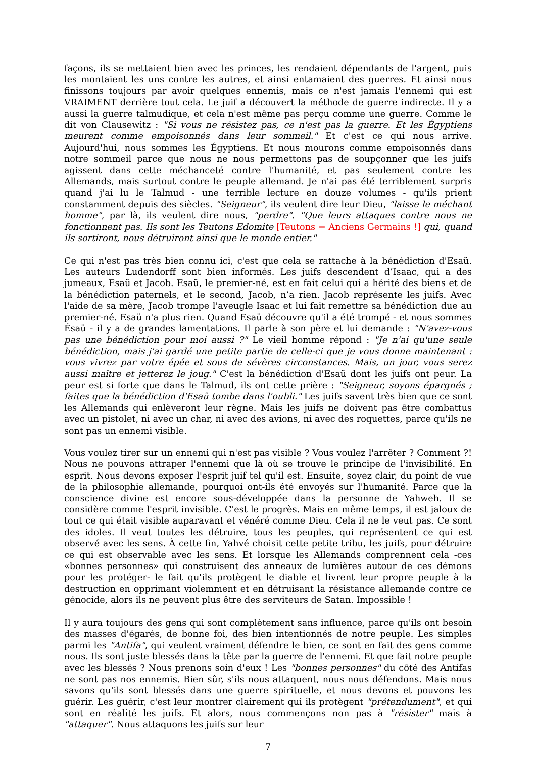façons, ils se mettaient bien avec les princes, les rendaient dépendants de l'argent, puis les montaient les uns contre les autres, et ainsi entamaient des guerres. Et ainsi nous finissons toujours par avoir quelques ennemis, mais ce n'est jamais l'ennemi qui est VRAIMENT derrière tout cela. Le juif a découvert la méthode de guerre indirecte. Il y a aussi la guerre talmudique, et cela n'est même pas perçu comme une guerre. Comme le dit von Clausewitz : "Si vous ne résistez pas, ce n'est pas la guerre. Et les Égyptiens meurent comme empoisonnés dans leur sommeil." Et c'est ce qui nous arrive. Aujourd'hui, nous sommes les Égyptiens. Et nous mourons comme empoisonnés dans notre sommeil parce que nous ne nous permettons pas de soupçonner que les juifs agissent dans cette méchanceté contre l'humanité, et pas seulement contre les Allemands, mais surtout contre le peuple allemand. Je n'ai pas été terriblement surpris quand j'ai lu le Talmud - une terrible lecture en douze volumes - qu'ils prient constamment depuis des siècles. "Seigneur", ils veulent dire leur Dieu, "laisse le méchant homme", par là, ils veulent dire nous, "perdre". "Que leurs attaques contre nous ne fonctionnent pas. Ils sont les Teutons Edomite [Teutons = Anciens Germains !] qui, quand ils sortiront, nous détruiront ainsi que le monde entier."
Ce qui n'est pas très bien connu ici, c'est que cela se rattache à la bénédiction d'Esaü. Les auteurs Ludendorff sont bien informés. Les juifs descendent d’Isaac, qui a des jumeaux, Esaü et Jacob. Esaü, le premier-né, est en fait celui qui a hérité des biens et de la bénédiction paternels, et le second, Jacob, n’a rien. Jacob représente les juifs. Avec l'aide de sa mère, Jacob trompe l'aveugle Isaac et lui fait remettre sa bénédiction due au premier-né. Esaü n'a plus rien. Quand Esaü découvre qu'il a été trompé - et nous sommes Ésaü - il y a de grandes lamentations. Il parle à son père et lui demande : "N'avez-vous pas une bénédiction pour moi aussi ?" Le vieil homme répond : "Je n'ai qu'une seule bénédiction, mais j'ai gardé une petite partie de celle-ci que je vous donne maintenant : vous vivrez par votre épée et sous de sévères circonstances. Mais, un jour, vous serez aussi maître et jetterez le joug." C'est la bénédiction d'Esaü dont les juifs ont peur. La peur est si forte que dans le Talmud, ils ont cette prière : "Seigneur, soyons épargnés ; faites que la bénédiction d'Esaü tombe dans l'oubli." Les juifs savent très bien que ce sont les Allemands qui enlèveront leur règne. Mais les juifs ne doivent pas être combattus avec un pistolet, ni avec un char, ni avec des avions, ni avec des roquettes, parce qu'ils ne sont pas un ennemi visible.
Vous voulez tirer sur un ennemi qui n'est pas visible ? Vous voulez l'arrêter ? Comment ?! Nous ne pouvons attraper l'ennemi que là où se trouve le principe de l'invisibilité. En esprit. Nous devons exposer l'esprit juif tel qu'il est. Ensuite, soyez clair, du point de vue de la philosophie allemande, pourquoi ont-ils été envoyés sur l'humanité. Parce que la conscience divine est encore sous-développée dans la personne de Yahweh. Il se considère comme l'esprit invisible. C'est le progrès. Mais en même temps, il est jaloux de tout ce qui était visible auparavant et vénéré comme Dieu. Cela il ne le veut pas. Ce sont des idoles. Il veut toutes les détruire, tous les peuples, qui représentent ce qui est observé avec les sens. À cette fin, Yahvé choisit cette petite tribu, les juifs, pour détruire ce qui est observable avec les sens. Et lorsque les Allemands comprennent cela -ces «bonnes personnes» qui construisent des anneaux de lumières autour de ces démons pour les protéger- le fait qu'ils protègent le diable et livrent leur propre peuple à la destruction en opprimant violemment et en détruisant la résistance allemande contre ce génocide, alors ils ne peuvent plus être des serviteurs de Satan. Impossible !
Il y aura toujours des gens qui sont complètement sans influence, parce qu'ils ont besoin des masses d'égarés, de bonne foi, des bien intentionnés de notre peuple. Les simples parmi les "Antifa", qui veulent vraiment défendre le bien, ce sont en fait des gens comme nous. Ils sont juste blessés dans la tête par la guerre de l'ennemi. Et que fait notre peuple avec les blessés ? Nous prenons soin d'eux ! Les "bonnes personnes" du côté des Antifas ne sont pas nos ennemis. Bien sûr, s'ils nous attaquent, nous nous défendons. Mais nous savons qu'ils sont blessés dans une guerre spirituelle, et nous devons et pouvons les guérir. Les guérir, c'est leur montrer clairement qui ils protègent "prétendument", et qui sont en réalité les juifs. Et alors, nous commençons non pas à "résister" mais à "attaquer". Nous attaquons les juifs sur leur
7